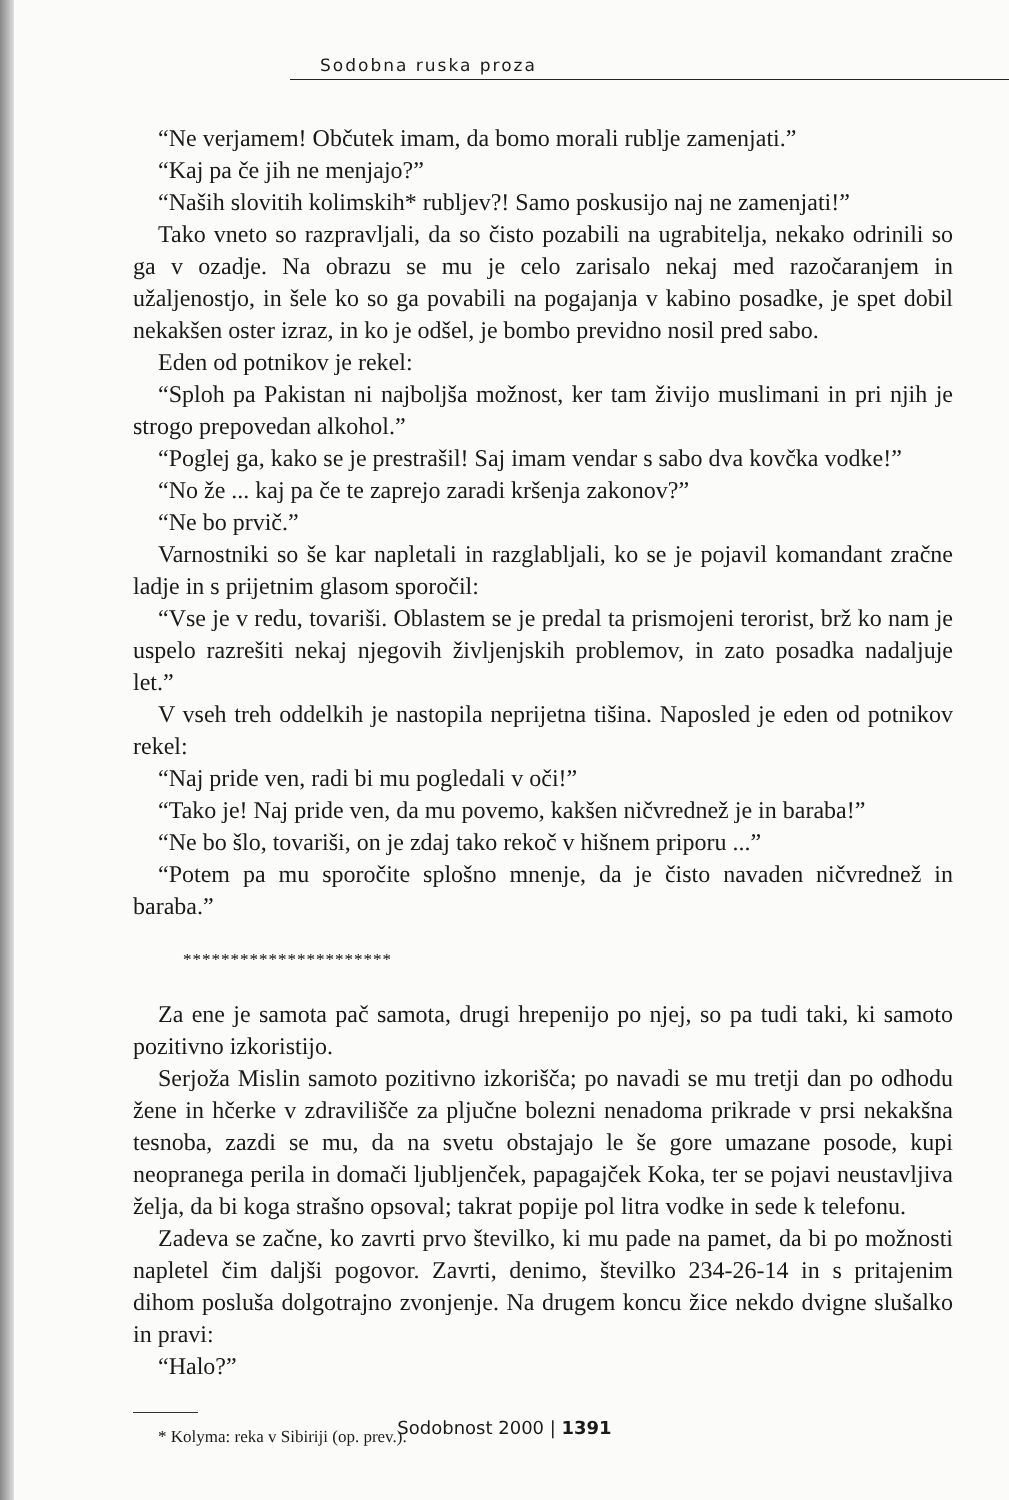Sodobna ruska proza
“Ne verjamem! Občutek imam, da bomo morali rublje zamenjati.”
“Kaj pa če jih ne menjajo?”
“Naših slovitih kolimskih* rubljev?! Samo poskusijo naj ne zamenjati!”
Tako vneto so razpravljali, da so čisto pozabili na ugrabitelja, nekako odrinili so ga v ozadje. Na obrazu se mu je celo zarisalo nekaj med razočaranjem in užaljenostjo, in šele ko so ga povabili na pogajanja v kabino posadke, je spet dobil nekakšen oster izraz, in ko je odšel, je bombo previdno nosil pred sabo.
Eden od potnikov je rekel:
“Sploh pa Pakistan ni najboljša možnost, ker tam živijo muslimani in pri njih je strogo prepovedan alkohol.”
“Poglej ga, kako se je prestrašil! Saj imam vendar s sabo dva kovčka vodke!”
“No že ... kaj pa če te zaprejo zaradi kršenja zakonov?”
“Ne bo prvič.”
Varnostniki so še kar napletali in razglabljali, ko se je pojavil komandant zračne ladje in s prijetnim glasom sporočil:
“Vse je v redu, tovariši. Oblastem se je predal ta prismojeni terorist, brž ko nam je uspelo razrešiti nekaj njegovih življenjskih problemov, in zato posadka nadaljuje let.”
V vseh treh oddelkih je nastopila neprijetna tišina. Naposled je eden od potnikov rekel:
“Naj pride ven, radi bi mu pogledali v oči!”
“Tako je! Naj pride ven, da mu povemo, kakšen ničvrednež je in baraba!”
“Ne bo šlo, tovariši, on je zdaj tako rekoč v hišnem priporu ...”
“Potem pa mu sporočite splošno mnenje, da je čisto navaden ničvrednež in baraba.”
**********************
Za ene je samota pač samota, drugi hrepenijo po njej, so pa tudi taki, ki samoto pozitivno izkoristijo.
Serjoža Mislin samoto pozitivno izkorišča; po navadi se mu tretji dan po odhodu žene in hčerke v zdravilišče za pljučne bolezni nenadoma prikrade v prsi nekakšna tesnoba, zazdi se mu, da na svetu obstajajo le še gore umazane posode, kupi neopranega perila in domači ljubljenček, papagajček Koka, ter se pojavi neustavljiva želja, da bi koga strašno opsoval; takrat popije pol litra vodke in sede k telefonu.
Zadeva se začne, ko zavrti prvo številko, ki mu pade na pamet, da bi po možnosti napletel čim daljši pogovor. Zavrti, denimo, številko 234-26-14 in s pritajenim dihom posluša dolgotrajno zvonjenje. Na drugem koncu žice nekdo dvigne slušalko in pravi:
“Halo?”
* Kolyma: reka v Sibiriji (op. prev.).
Sodobnost 2000 | 1391